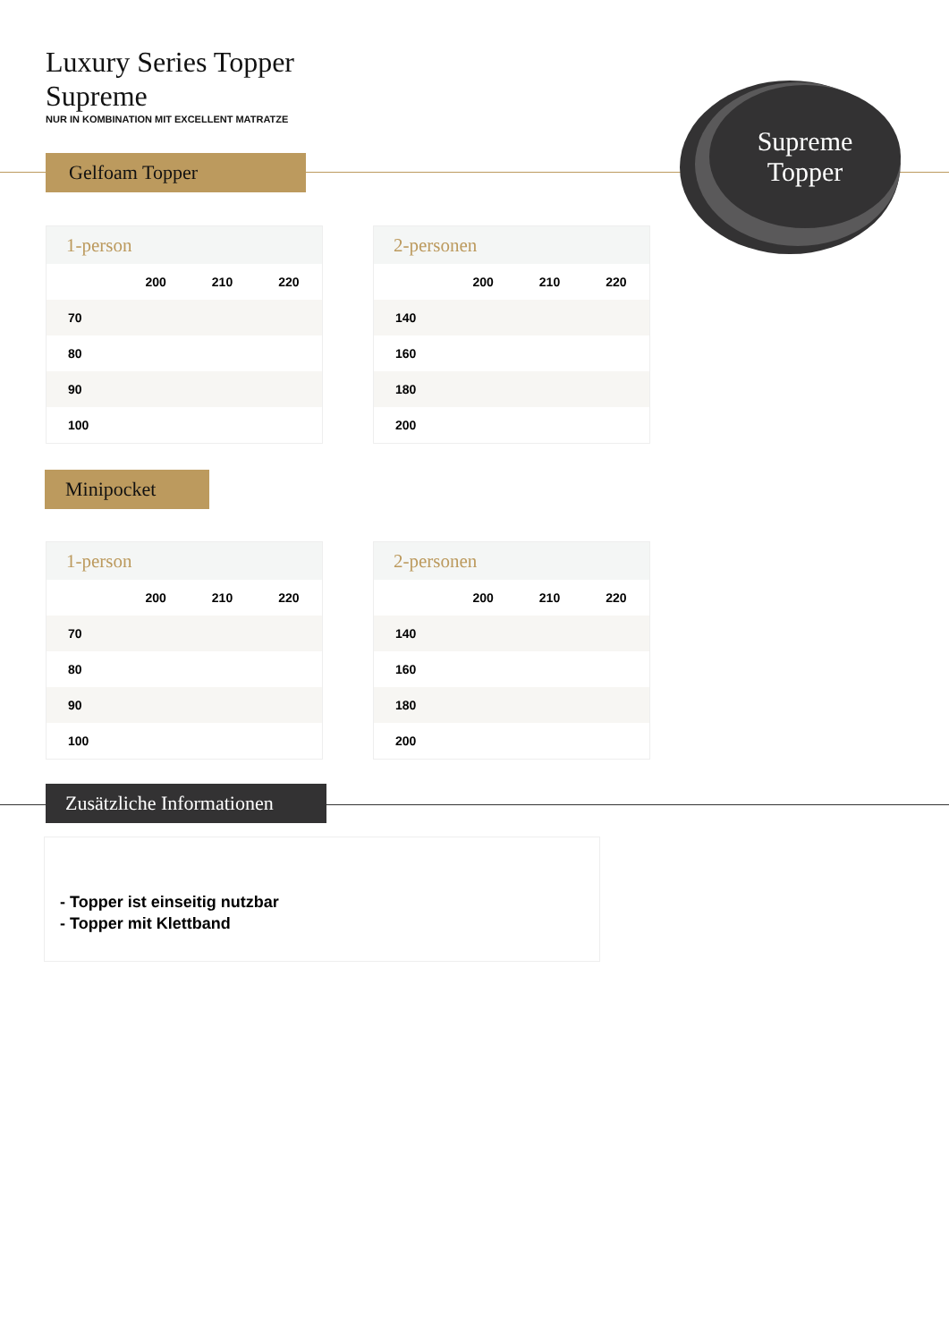Luxury Series Topper
Supreme
NUR IN KOMBINATION MIT EXCELLENT MATRATZE
Gelfoam Topper
Supreme
Topper
1-person
| | 200 | 210 | 220 |
| --- | --- | --- | --- |
| 70 | | | |
| 80 | | | |
| 90 | | | |
| 100 | | | |
2-personen
| | 200 | 210 | 220 |
| --- | --- | --- | --- |
| 140 | | | |
| 160 | | | |
| 180 | | | |
| 200 | | | |
Minipocket
1-person
| | 200 | 210 | 220 |
| --- | --- | --- | --- |
| 70 | | | |
| 80 | | | |
| 90 | | | |
| 100 | | | |
2-personen
| | 200 | 210 | 220 |
| --- | --- | --- | --- |
| 140 | | | |
| 160 | | | |
| 180 | | | |
| 200 | | | |
Zusätzliche Informationen
- Topper ist einseitig nutzbar
- Topper mit Klettband